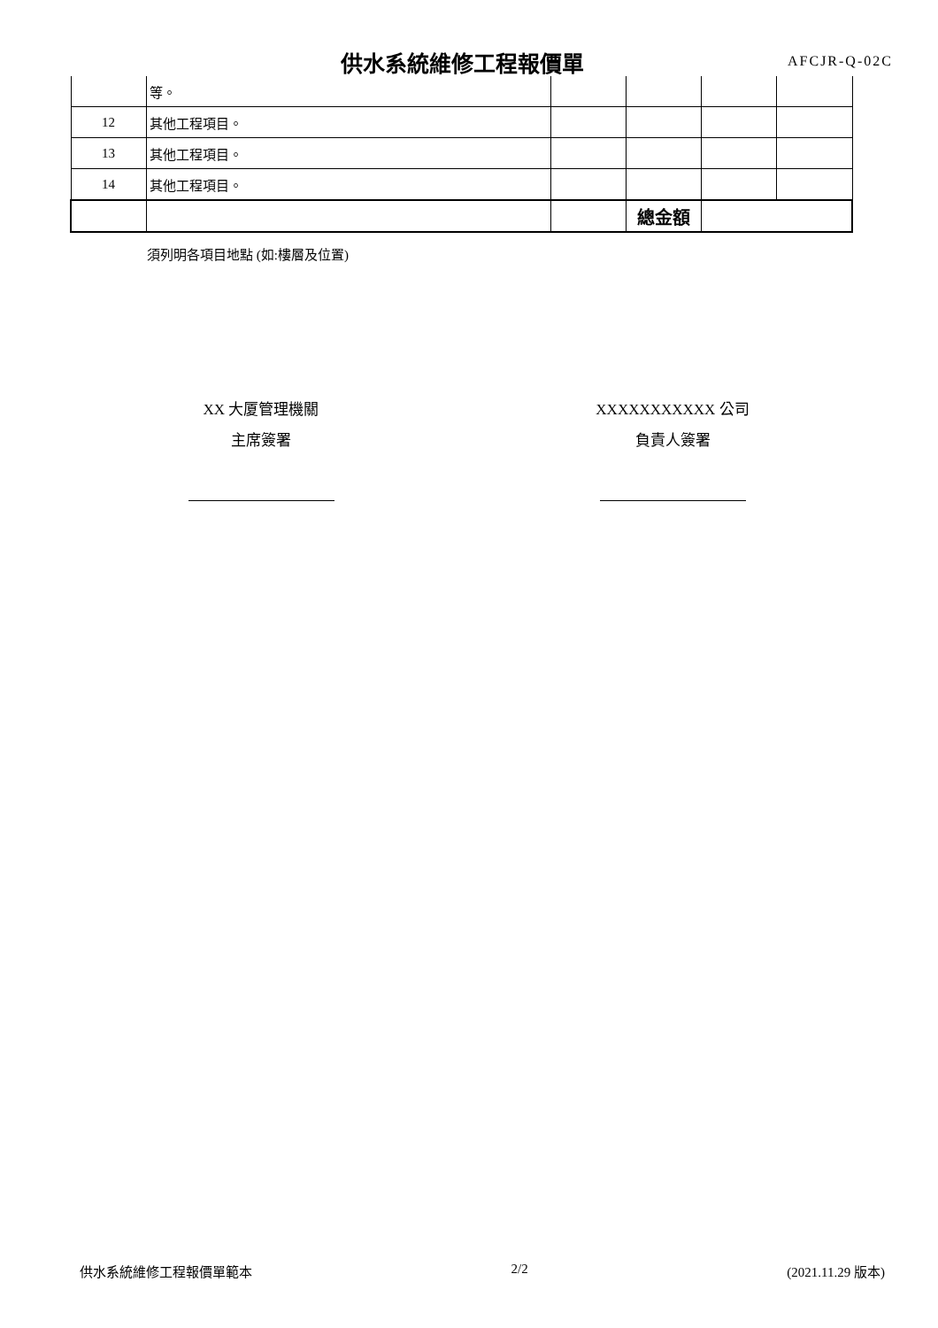供水系統維修工程報價單 AFCJR-Q-02C
| | 等。 | | | | |
| 12 | 其他工程項目。 | | | | |
| 13 | 其他工程項目。 | | | | |
| 14 | 其他工程項目。 | | | | |
| | | | 總金額 | | |
須列明各項目地點 (如:樓層及位置)
XX 大厦管理機關
主席簽署
XXXXXXXXXXX 公司
負責人簽署
供水系統維修工程報價單範本 2/2 (2021.11.29 版本)